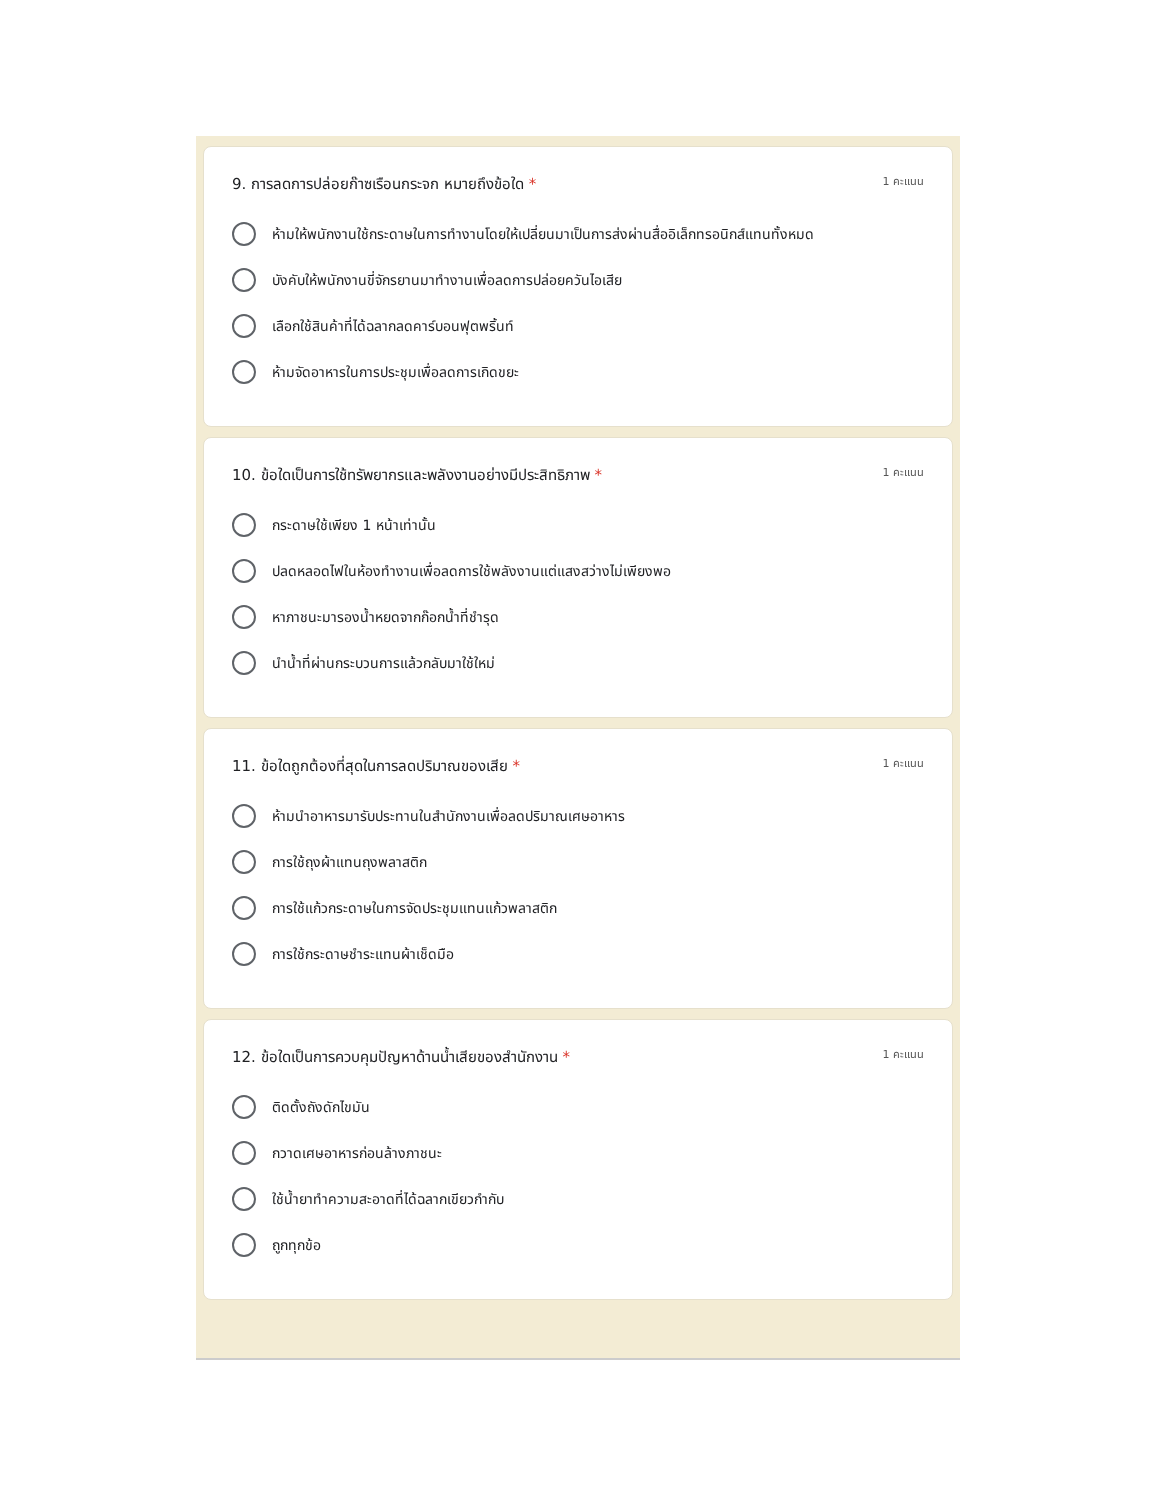9. การลดการปล่อยก๊าซเรือนกระจก หมายถึงข้อใด * 1 คะแนน
ห้ามให้พนักงานใช้กระดาษในการทำงานโดยให้เปลี่ยนมาเป็นการส่งผ่านสื่ออิเล็กทรอนิกส์แทนทั้งหมด
บังคับให้พนักงานขี่จักรยานมาทำงานเพื่อลดการปล่อยควันไอเสีย
เลือกใช้สินค้าที่ได้ฉลากลดคาร์บอนฟุตพริ้นท์
ห้ามจัดอาหารในการประชุมเพื่อลดการเกิดขยะ
10. ข้อใดเป็นการใช้ทรัพยากรและพลังงานอย่างมีประสิทธิภาพ * 1 คะแนน
กระดาษใช้เพียง 1 หน้าเท่านั้น
ปลดหลอดไฟในห้องทำงานเพื่อลดการใช้พลังงานแต่แสงสว่างไม่เพียงพอ
หาภาชนะมารองน้ำหยดจากก๊อกน้ำที่ชำรุด
นำน้ำที่ผ่านกระบวนการแล้วกลับมาใช้ใหม่
11. ข้อใดถูกต้องที่สุดในการลดปริมาณของเสีย * 1 คะแนน
ห้ามนำอาหารมารับประทานในสำนักงานเพื่อลดปริมาณเศษอาหาร
การใช้ถุงผ้าแทนถุงพลาสติก
การใช้แก้วกระดาษในการจัดประชุมแทนแก้วพลาสติก
การใช้กระดาษชำระแทนผ้าเช็ดมือ
12. ข้อใดเป็นการควบคุมปัญหาด้านน้ำเสียของสำนักงาน * 1 คะแนน
ติดตั้งถังดักไขมัน
กวาดเศษอาหารก่อนล้างภาชนะ
ใช้น้ำยาทำความสะอาดที่ได้ฉลากเขียวกำกับ
ถูกทุกข้อ